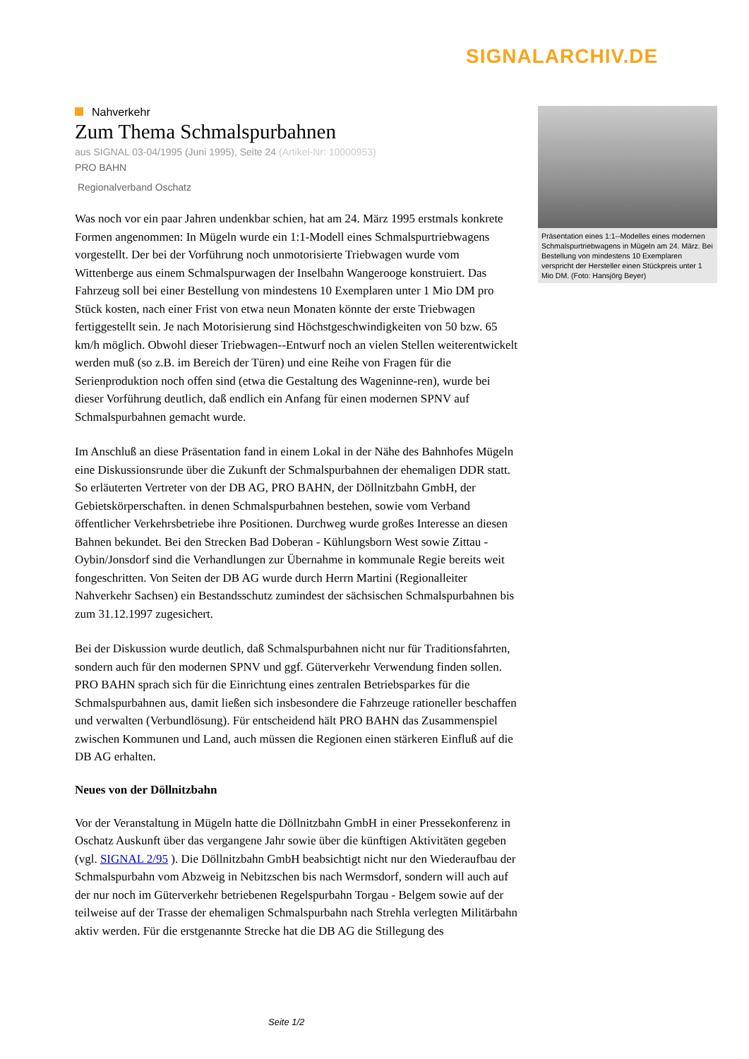SIGNALARCHIV.DE
Nahverkehr
Zum Thema Schmalspurbahnen
aus SIGNAL 03-04/1995 (Juni 1995), Seite 24 (Artikel-Nr: 10000953)
PRO BAHN
Regionalverband Oschatz
Was noch vor ein paar Jahren undenkbar schien, hat am 24. März 1995 erstmals konkrete Formen angenommen: In Mügeln wurde ein 1:1-Modell eines Schmalspurtriebwagens vorgestellt. Der bei der Vorführung noch unmotorisierte Triebwagen wurde vom Wittenberge aus einem Schmalspurwagen der Inselbahn Wangerooge konstruiert. Das Fahrzeug soll bei einer Bestellung von mindestens 10 Exemplaren unter 1 Mio DM pro Stück kosten, nach einer Frist von etwa neun Monaten könnte der erste Triebwagen fertiggestellt sein. Je nach Motorisierung sind Höchstgeschwindigkeiten von 50 bzw. 65 km/h möglich. Obwohl dieser Triebwagen--Entwurf noch an vielen Stellen weiterentwickelt werden muß (so z.B. im Bereich der Türen) und eine Reihe von Fragen für die Serienproduktion noch offen sind (etwa die Gestaltung des Wageninne-ren), wurde bei dieser Vorführung deutlich, daß endlich ein Anfang für einen modernen SPNV auf Schmalspurbahnen gemacht wurde.
Im Anschluß an diese Präsentation fand in einem Lokal in der Nähe des Bahnhofes Mügeln eine Diskussionsrunde über die Zukunft der Schmalspurbahnen der ehemaligen DDR statt. So erläuterten Vertreter von der DB AG, PRO BAHN, der Döllnitzbahn GmbH, der Gebietskörperschaften. in denen Schmalspurbahnen bestehen, sowie vom Verband öffentlicher Verkehrsbetriebe ihre Positionen. Durchweg wurde großes Interesse an diesen Bahnen bekundet. Bei den Strecken Bad Doberan - Kühlungsborn West sowie Zittau - Oybin/Jonsdorf sind die Verhandlungen zur Übernahme in kommunale Regie bereits weit fongeschritten. Von Seiten der DB AG wurde durch Herrn Martini (Regionalleiter Nahverkehr Sachsen) ein Bestandsschutz zumindest der sächsischen Schmalspurbahnen bis zum 31.12.1997 zugesichert.
Bei der Diskussion wurde deutlich, daß Schmalspurbahnen nicht nur für Traditionsfahrten, sondern auch für den modernen SPNV und ggf. Güterverkehr Verwendung finden sollen. PRO BAHN sprach sich für die Einrichtung eines zentralen Betriebsparkes für die Schmalspurbahnen aus, damit ließen sich insbesondere die Fahrzeuge rationeller beschaffen und verwalten (Verbundlösung). Für entscheidend hält PRO BAHN das Zusammenspiel zwischen Kommunen und Land, auch müssen die Regionen einen stärkeren Einfluß auf die DB AG erhalten.
Neues von der Döllnitzbahn
Vor der Veranstaltung in Mügeln hatte die Döllnitzbahn GmbH in einer Pressekonferenz in Oschatz Auskunft über das vergangene Jahr sowie über die künftigen Aktivitäten gegeben (vgl. SIGNAL 2/95 ). Die Döllnitzbahn GmbH beabsichtigt nicht nur den Wiederaufbau der Schmalspurbahn vom Abzweig in Nebitzschen bis nach Wermsdorf, sondern will auch auf der nur noch im Güterverkehr betriebenen Regelspurbahn Torgau - Belgem sowie auf der teilweise auf der Trasse der ehemaligen Schmalspurbahn nach Strehla verlegten Militärbahn aktiv werden. Für die erstgenannte Strecke hat die DB AG die Stillegung des
Präsentation eines 1:1--Modelles eines modernen Schmalspurtriebwagens in Mügeln am 24. März. Bei Bestellung von mindestens 10 Exemplaren verspricht der Hersteller einen Stückpreis unter 1 Mio DM. (Foto: Hansjörg Beyer)
Seite 1/2